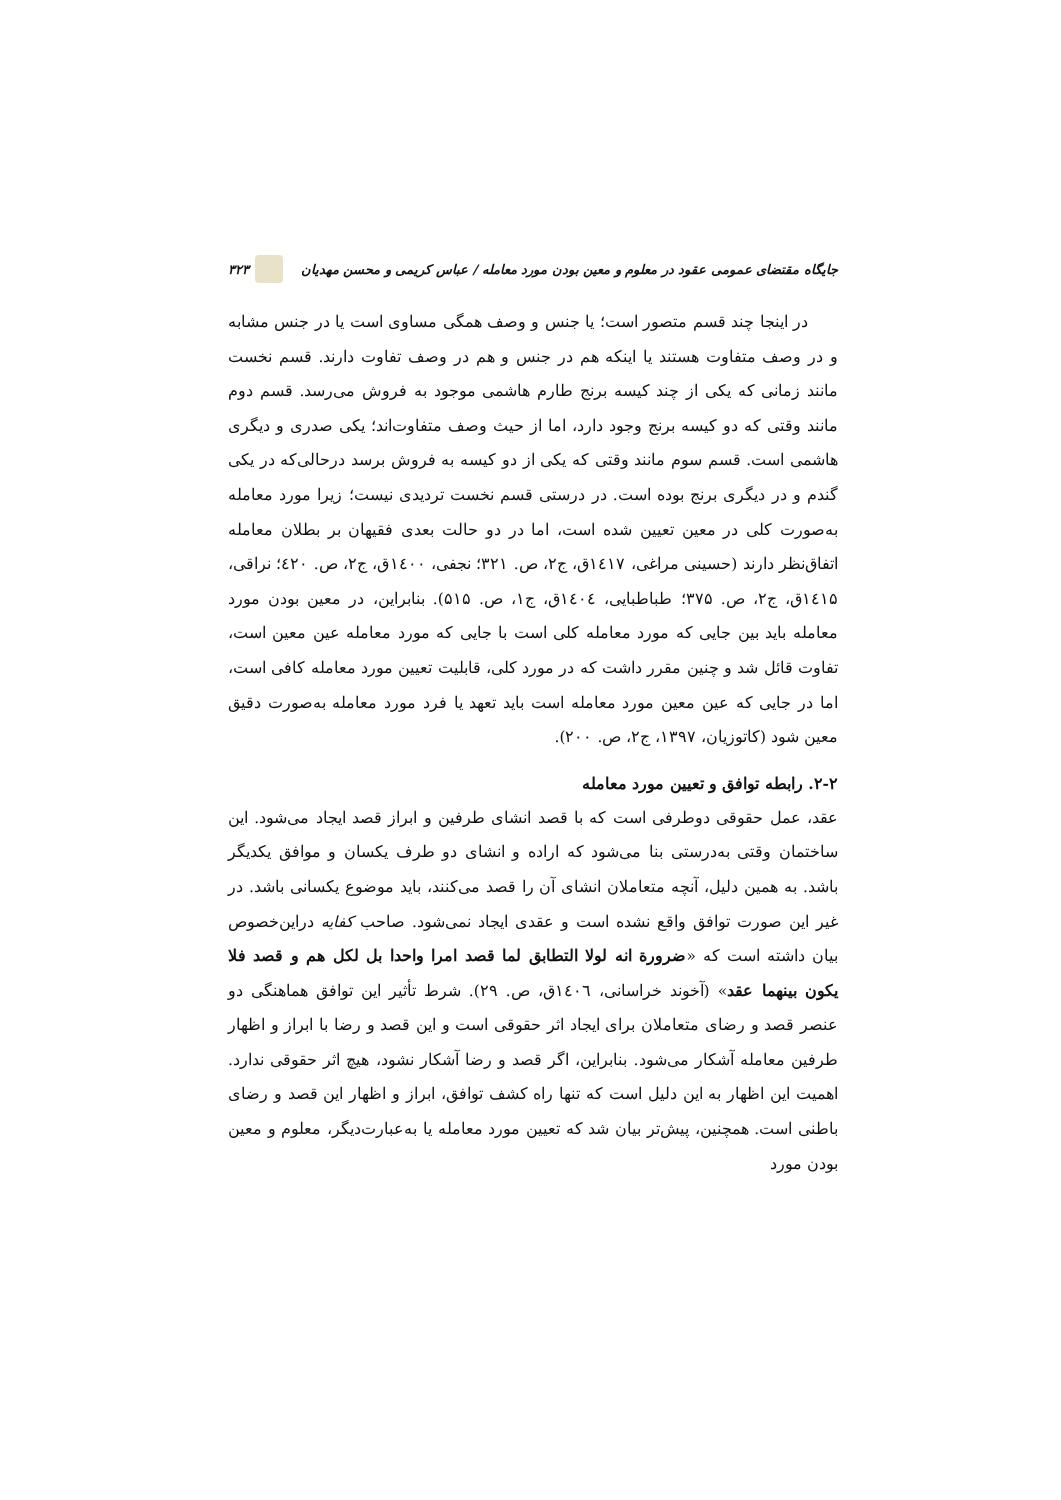جایگاه مقتضای عمومی عقود در معلوم و معین بودن مورد معامله / عباس کریمی و محسن مهدیان ۳۲۳
در اینجا چند قسم متصور است؛ یا جنس و وصف همگی مساوی است یا در جنس مشابه و در وصف متفاوت هستند یا اینکه هم در جنس و هم در وصف تفاوت دارند. قسم نخست مانند زمانی که یکی از چند کیسه برنج طارم هاشمی موجود به فروش می‌رسد. قسم دوم مانند وقتی که دو کیسه برنج وجود دارد، اما از حیث وصف متفاوت‌اند؛ یکی صدری و دیگری هاشمی است. قسم سوم مانند وقتی که یکی از دو کیسه به فروش برسد درحالی‌که در یکی گندم و در دیگری برنج بوده است. در درستی قسم نخست تردیدی نیست؛ زیرا مورد معامله به‌صورت کلی در معین تعیین شده است، اما در دو حالت بعدی فقیهان بر بطلان معامله اتفاق‌نظر دارند (حسینی مراغی، ۱٤۱۷ق، ج۲، ص. ۳۲۱؛ نجفی، ۱٤۰۰ق، ج۲، ص. ٤۲۰؛ نراقی، ۱٤۱۵ق، ج۲، ص. ۳۷۵؛ طباطبایی، ۱٤۰٤ق، ج۱، ص. ۵۱۵). بنابراین، در معین بودن مورد معامله باید بین جایی که مورد معامله کلی است با جایی که مورد معامله عین معین است، تفاوت قائل شد و چنین مقرر داشت که در مورد کلی، قابلیت تعیین مورد معامله کافی است، اما در جایی که عین معین مورد معامله است باید تعهد یا فرد مورد معامله به‌صورت دقیق معین شود (کاتوزیان، ۱۳۹۷، ج۲، ص. ۲۰۰).
۲-۲. رابطه توافق و تعیین مورد معامله
عقد، عمل حقوقی دوطرفی است که با قصد انشای طرفین و ابراز قصد ایجاد می‌شود. این ساختمان وقتی به‌درستی بنا می‌شود که اراده و انشای دو طرف یکسان و موافق یکدیگر باشد. به همین دلیل، آنچه متعاملان انشای آن را قصد می‌کنند، باید موضوع یکسانی باشد. در غیر این صورت توافق واقع نشده است و عقدی ایجاد نمی‌شود. صاحب کفایه دراین‌خصوص بیان داشته است که «ضرورة انه لولا التطابق لما قصد امرا واحدا بل لکل هم و قصد فلا یکون بینهما عقد» (آخوند خراسانی، ۱٤۰٦ق، ص. ۲۹). شرط تأثیر این توافق هماهنگی دو عنصر قصد و رضای متعاملان برای ایجاد اثر حقوقی است و این قصد و رضا با ابراز و اظهار طرفین معامله آشکار می‌شود. بنابراین، اگر قصد و رضا آشکار نشود، هیچ اثر حقوقی ندارد. اهمیت این اظهار به این دلیل است که تنها راه کشف توافق، ابراز و اظهار این قصد و رضای باطنی است. همچنین، پیش‌تر بیان شد که تعیین مورد معامله یا به‌عبارت‌دیگر، معلوم و معین بودن مورد